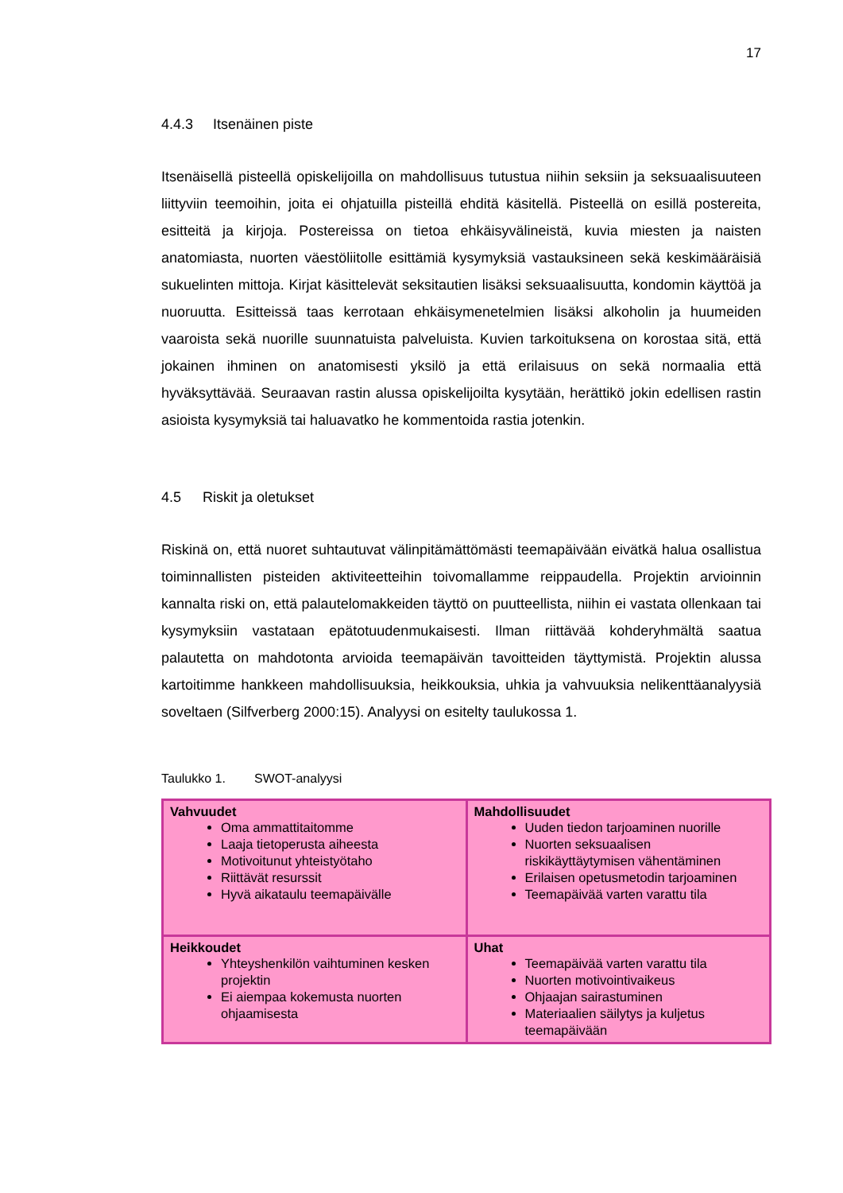17
4.4.3 Itsenäinen piste
Itsenäisellä pisteellä opiskelijoilla on mahdollisuus tutustua niihin seksiin ja seksuaalisuuteen liittyviin teemoihin, joita ei ohjatuilla pisteillä ehditä käsitellä. Pisteellä on esillä postereita, esitteitä ja kirjoja. Postereissa on tietoa ehkäisyvälineistä, kuvia miesten ja naisten anatomiasta, nuorten väestöliitolle esittämiä kysymyksiä vastauksineen sekä keskimääräisiä sukuelinten mittoja. Kirjat käsittelevät seksitautien lisäksi seksuaalisuutta, kondomin käyttöä ja nuoruutta. Esitteissä taas kerrotaan ehkäisymenetelmien lisäksi alkoholin ja huumeiden vaaroista sekä nuorille suunnatuista palveluista. Kuvien tarkoituksena on korostaa sitä, että jokainen ihminen on anatomisesti yksilö ja että erilaisuus on sekä normaalia että hyväksyttävää. Seuraavan rastin alussa opiskelijoilta kysytään, herättikö jokin edellisen rastin asioista kysymyksiä tai haluavatko he kommentoida rastia jotenkin.
4.5 Riskit ja oletukset
Riskinä on, että nuoret suhtautuvat välinpitämättömästi teemapäivään eivätkä halua osallistua toiminnallisten pisteiden aktiviteetteihin toivomallamme reippaudella. Projektin arvioinnin kannalta riski on, että palautelomakkeiden täyttö on puutteellista, niihin ei vastata ollenkaan tai kysymyksiin vastataan epätotuudenmukaisesti. Ilman riittävää kohderyhmältä saatua palautetta on mahdotonta arvioida teemapäivän tavoitteiden täyttymistä. Projektin alussa kartoitimme hankkeen mahdollisuuksia, heikkouksia, uhkia ja vahvuuksia nelikenttäanalyysiä soveltaen (Silfverberg 2000:15). Analyysi on esitelty taulukossa 1.
Taulukko 1. SWOT-analyysi
| Vahvuudet Oma ammattitaitomme Laaja tietoperusta aiheesta Motivoitunut yhteistyötaho Riittävät resurssit Hyvä aikataulu teemapäivälle | Mahdollisuudet Uuden tiedon tarjoaminen nuorille Nuorten seksuaalisen riskikäyttäytymisen vähentäminen Erilaisen opetusmetodin tarjoaminen Teemapäivää varten varattu tila |
| Heikkoudet Yhteyshenkilön vaihtuminen kesken projektin Ei aiempaa kokemusta nuorten ohjaamisesta | Uhat Teemapäivää varten varattu tila Nuorten motivointivaikeus Ohjaajan sairastuminen Materiaalien säilytys ja kuljetus teemapäivään |